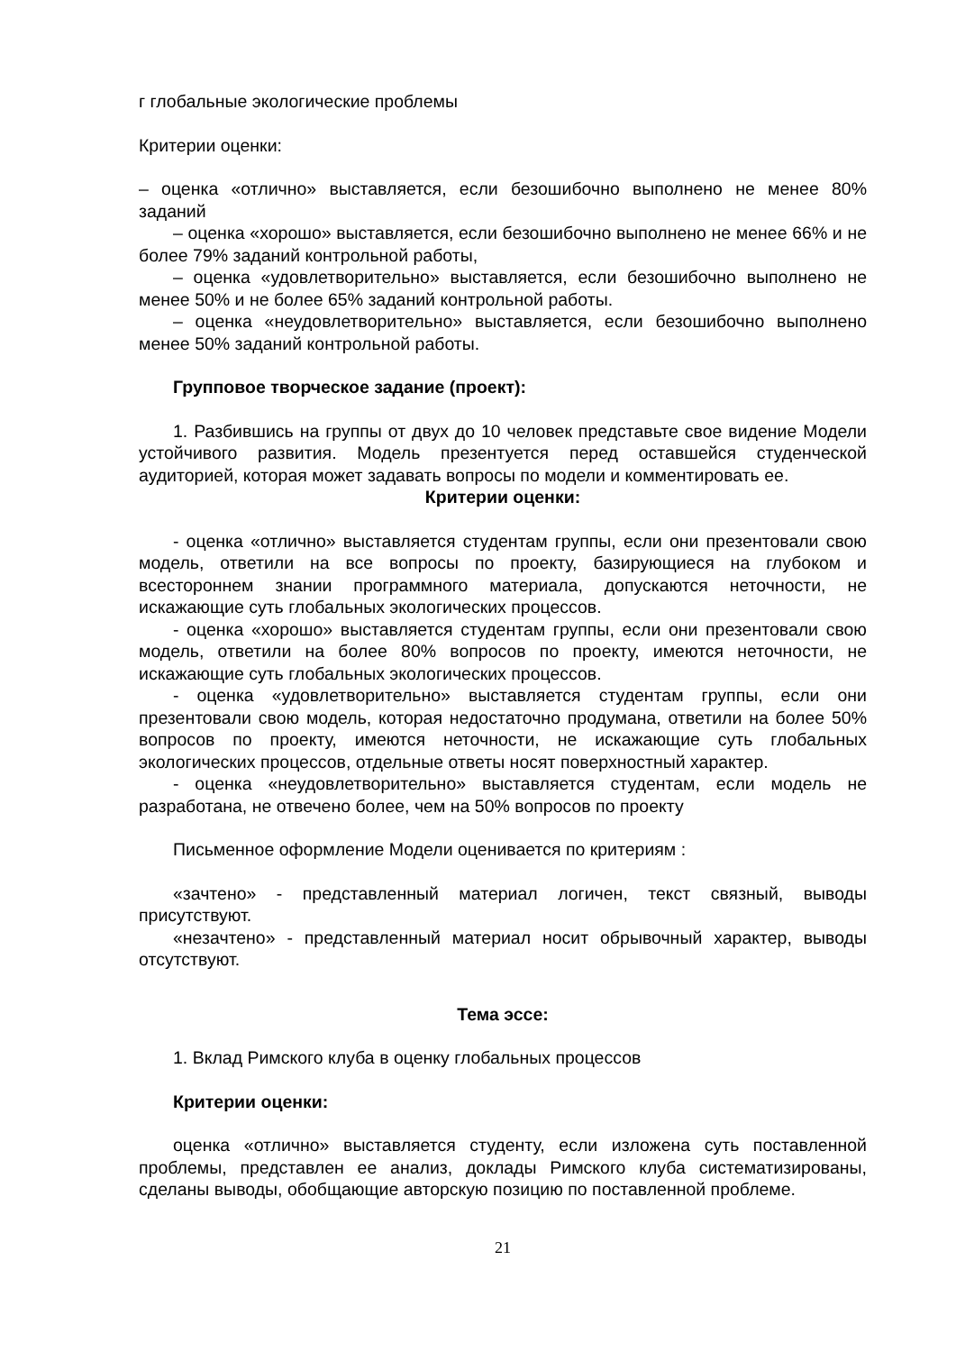г глобальные экологические проблемы
Критерии оценки:
– оценка «отлично» выставляется, если безошибочно выполнено не менее 80% заданий
– оценка «хорошо» выставляется, если безошибочно выполнено не менее 66% и не более 79% заданий контрольной работы,
– оценка «удовлетворительно» выставляется, если безошибочно выполнено не менее 50% и не более 65% заданий контрольной работы.
– оценка «неудовлетворительно» выставляется, если безошибочно выполнено менее 50% заданий контрольной работы.
Групповое творческое задание (проект):
1. Разбившись на группы от двух до 10 человек представьте свое видение Модели устойчивого развития. Модель презентуется перед оставшейся студенческой аудиторией, которая может задавать вопросы по модели и комментировать ее.
Критерии оценки:
- оценка «отлично» выставляется студентам группы, если они презентовали свою модель, ответили на все вопросы по проекту, базирующиеся на глубоком и всестороннем знании программного материала, допускаются неточности, не искажающие суть глобальных экологических процессов.
- оценка «хорошо» выставляется студентам группы, если они презентовали свою модель, ответили на более 80% вопросов по проекту, имеются неточности, не искажающие суть глобальных экологических процессов.
- оценка «удовлетворительно» выставляется студентам группы, если они презентовали свою модель, которая недостаточно продумана, ответили на более 50% вопросов по проекту, имеются неточности, не искажающие суть глобальных экологических процессов, отдельные ответы носят поверхностный характер.
- оценка «неудовлетворительно» выставляется студентам, если модель не разработана, не отвечено более, чем на 50% вопросов по проекту
Письменное оформление Модели оценивается по критериям :
«зачтено» - представленный материал логичен, текст связный, выводы присутствуют.
«незачтено» - представленный материал носит обрывочный характер, выводы отсутствуют.
Тема эссе:
1. Вклад Римского клуба в оценку глобальных процессов
Критерии оценки:
оценка «отлично» выставляется студенту, если изложена суть поставленной проблемы, представлен ее анализ, доклады Римского клуба систематизированы, сделаны выводы, обобщающие авторскую позицию по поставленной проблеме.
21